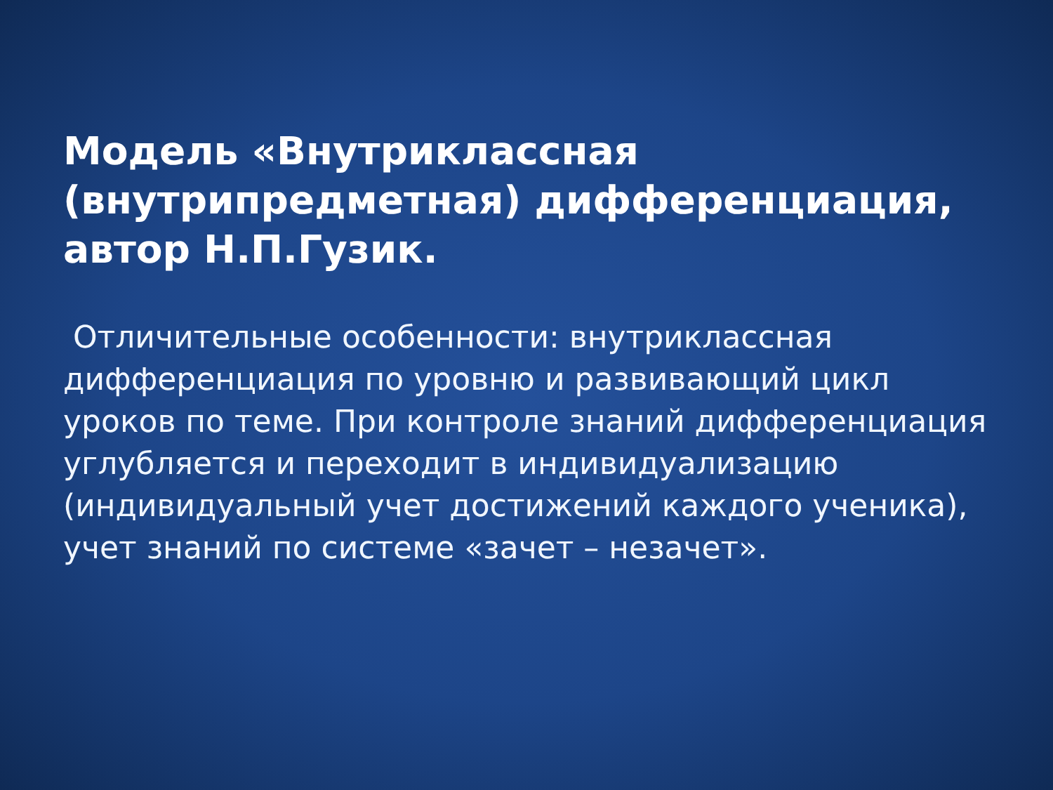Модель «Внутриклассная (внутрипредметная) дифференциация, автор Н.П.Гузик.
Отличительные особенности: внутриклассная дифференциация по уровню и развивающий цикл уроков по теме. При контроле знаний дифференциация углубляется и переходит в индивидуализацию (индивидуальный учет достижений каждого ученика), учет знаний по системе «зачет – незачет».